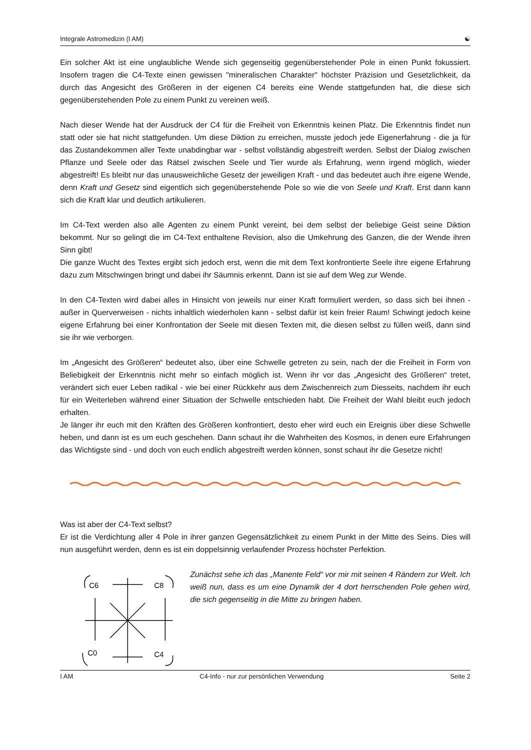Integrale Astromedizin (I AM) ☯
Ein solcher Akt ist eine unglaubliche Wende sich gegenseitig gegenüberstehender Pole in einen Punkt fokussiert. Insofern tragen die C4-Texte einen gewissen "mineralischen Charakter" höchster Präzision und Gesetzlichkeit, da durch das Angesicht des Größeren in der eigenen C4 bereits eine Wende stattgefunden hat, die diese sich gegenüberstehenden Pole zu einem Punkt zu vereinen weiß.
Nach dieser Wende hat der Ausdruck der C4 für die Freiheit von Erkenntnis keinen Platz. Die Erkenntnis findet nun statt oder sie hat nicht stattgefunden. Um diese Diktion zu erreichen, musste jedoch jede Eigenerfahrung - die ja für das Zustandekommen aller Texte unabdingbar war - selbst vollständig abgestreift werden. Selbst der Dialog zwischen Pflanze und Seele oder das Rätsel zwischen Seele und Tier wurde als Erfahrung, wenn irgend möglich, wieder abgestreift! Es bleibt nur das unausweichliche Gesetz der jeweiligen Kraft - und das bedeutet auch ihre eigene Wende, denn Kraft und Gesetz sind eigentlich sich gegenüberstehende Pole so wie die von Seele und Kraft. Erst dann kann sich die Kraft klar und deutlich artikulieren.
Im C4-Text werden also alle Agenten zu einem Punkt vereint, bei dem selbst der beliebige Geist seine Diktion bekommt. Nur so gelingt die im C4-Text enthaltene Revision, also die Umkehrung des Ganzen, die der Wende ihren Sinn gibt!
Die ganze Wucht des Textes ergibt sich jedoch erst, wenn die mit dem Text konfrontierte Seele ihre eigene Erfahrung dazu zum Mitschwingen bringt und dabei ihr Säumnis erkennt. Dann ist sie auf dem Weg zur Wende.
In den C4-Texten wird dabei alles in Hinsicht von jeweils nur einer Kraft formuliert werden, so dass sich bei ihnen - außer in Querverweisen - nichts inhaltlich wiederholen kann - selbst dafür ist kein freier Raum! Schwingt jedoch keine eigene Erfahrung bei einer Konfrontation der Seele mit diesen Texten mit, die diesen selbst zu füllen weiß, dann sind sie ihr wie verborgen.
Im „Angesicht des Größeren“ bedeutet also, über eine Schwelle getreten zu sein, nach der die Freiheit in Form von Beliebigkeit der Erkenntnis nicht mehr so einfach möglich ist. Wenn ihr vor das „Angesicht des Größeren“ tretet, verändert sich euer Leben radikal - wie bei einer Rückkehr aus dem Zwischenreich zum Diesseits, nachdem ihr euch für ein Weiterleben während einer Situation der Schwelle entschieden habt. Die Freiheit der Wahl bleibt euch jedoch erhalten.
Je länger ihr euch mit den Kräften des Größeren konfrontiert, desto eher wird euch ein Ereignis über diese Schwelle heben, und dann ist es um euch geschehen. Dann schaut ihr die Wahrheiten des Kosmos, in denen eure Erfahrungen das Wichtigste sind - und doch von euch endlich abgestreift werden können, sonst schaut ihr die Gesetze nicht!
Was ist aber der C4-Text selbst?
Er ist die Verdichtung aller 4 Pole in ihrer ganzen Gegensätzlichkeit zu einem Punkt in der Mitte des Seins. Dies will nun ausgeführt werden, denn es ist ein doppelsinnig verlaufender Prozess höchster Perfektion.
C6
C8
C0
C4
Zunächst sehe ich das „Manente Feld“ vor mir mit seinen 4 Rändern zur Welt. Ich weiß nun, dass es um eine Dynamik der 4 dort herrschenden Pole gehen wird, die sich gegenseitig in die Mitte zu bringen haben.
I AM C4-Info - nur zur persönlichen Verwendung Seite 2